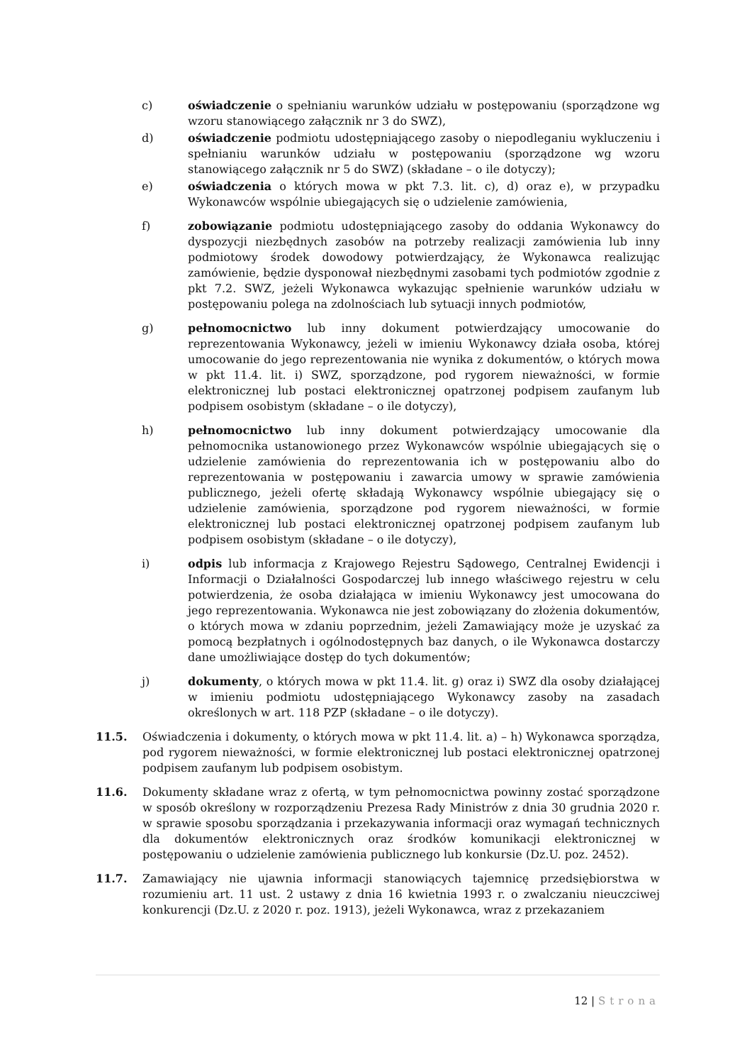c) oświadczenie o spełnianiu warunków udziału w postępowaniu (sporządzone wg wzoru stanowiącego załącznik nr 3 do SWZ),
d) oświadczenie podmiotu udostępniającego zasoby o niepodleganiu wykluczeniu i spełnianiu warunków udziału w postępowaniu (sporządzone wg wzoru stanowiącego załącznik nr 5 do SWZ) (składane – o ile dotyczy);
e) oświadczenia o których mowa w pkt 7.3. lit. c), d) oraz e), w przypadku Wykonawców wspólnie ubiegających się o udzielenie zamówienia,
f) zobowiązanie podmiotu udostępniającego zasoby do oddania Wykonawcy do dyspozycji niezbędnych zasobów na potrzeby realizacji zamówienia lub inny podmiotowy środek dowodowy potwierdzający, że Wykonawca realizując zamówienie, będzie dysponował niezbędnymi zasobami tych podmiotów zgodnie z pkt 7.2. SWZ, jeżeli Wykonawca wykazując spełnienie warunków udziału w postępowaniu polega na zdolnościach lub sytuacji innych podmiotów,
g) pełnomocnictwo lub inny dokument potwierdzający umocowanie do reprezentowania Wykonawcy, jeżeli w imieniu Wykonawcy działa osoba, której umocowanie do jego reprezentowania nie wynika z dokumentów, o których mowa w pkt 11.4. lit. i) SWZ, sporządzone, pod rygorem nieważności, w formie elektronicznej lub postaci elektronicznej opatrzonej podpisem zaufanym lub podpisem osobistym (składane – o ile dotyczy),
h) pełnomocnictwo lub inny dokument potwierdzający umocowanie dla pełnomocnika ustanowionego przez Wykonawców wspólnie ubiegających się o udzielenie zamówienia do reprezentowania ich w postępowaniu albo do reprezentowania w postępowaniu i zawarcia umowy w sprawie zamówienia publicznego, jeżeli ofertę składają Wykonawcy wspólnie ubiegający się o udzielenie zamówienia, sporządzone pod rygorem nieważności, w formie elektronicznej lub postaci elektronicznej opatrzonej podpisem zaufanym lub podpisem osobistym (składane – o ile dotyczy),
i) odpis lub informacja z Krajowego Rejestru Sądowego, Centralnej Ewidencji i Informacji o Działalności Gospodarczej lub innego właściwego rejestru w celu potwierdzenia, że osoba działająca w imieniu Wykonawcy jest umocowana do jego reprezentowania. Wykonawca nie jest zobowiązany do złożenia dokumentów, o których mowa w zdaniu poprzednim, jeżeli Zamawiający może je uzyskać za pomocą bezpłatnych i ogólnodostępnych baz danych, o ile Wykonawca dostarczy dane umożliwiające dostęp do tych dokumentów;
j) dokumenty, o których mowa w pkt 11.4. lit. g) oraz i) SWZ dla osoby działającej w imieniu podmiotu udostępniającego Wykonawcy zasoby na zasadach określonych w art. 118 PZP (składane – o ile dotyczy).
11.5. Oświadczenia i dokumenty, o których mowa w pkt 11.4. lit. a) – h) Wykonawca sporządza, pod rygorem nieważności, w formie elektronicznej lub postaci elektronicznej opatrzonej podpisem zaufanym lub podpisem osobistym.
11.6. Dokumenty składane wraz z ofertą, w tym pełnomocnictwa powinny zostać sporządzone w sposób określony w rozporządzeniu Prezesa Rady Ministrów z dnia 30 grudnia 2020 r. w sprawie sposobu sporządzania i przekazywania informacji oraz wymagań technicznych dla dokumentów elektronicznych oraz środków komunikacji elektronicznej w postępowaniu o udzielenie zamówienia publicznego lub konkursie (Dz.U. poz. 2452).
11.7. Zamawiający nie ujawnia informacji stanowiących tajemnicę przedsiębiorstwa w rozumieniu art. 11 ust. 2 ustawy z dnia 16 kwietnia 1993 r. o zwalczaniu nieuczciwej konkurencji (Dz.U. z 2020 r. poz. 1913), jeżeli Wykonawca, wraz z przekazaniem
12 | Strona